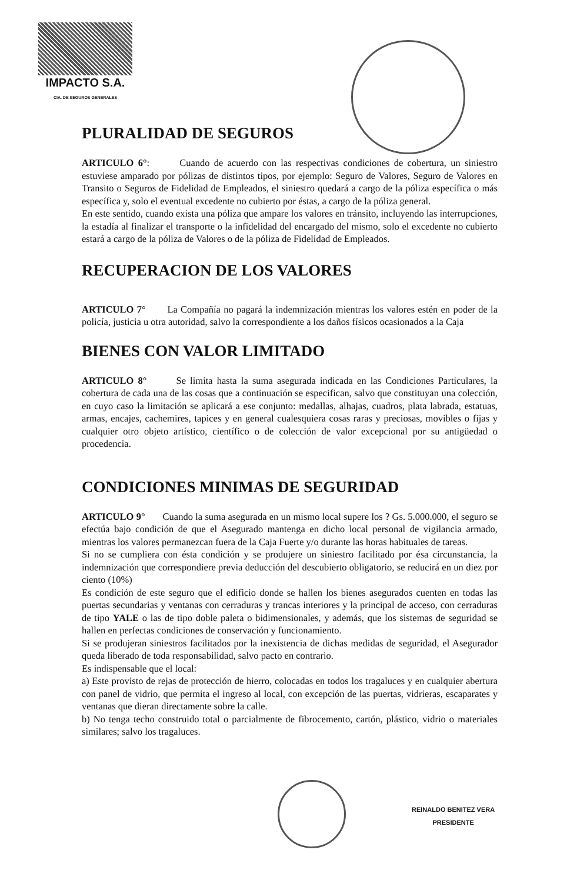IMPACTO S.A.
CIA. DE SEGUROS GENERALES
PLURALIDAD DE SEGUROS
ARTICULO 6°: Cuando de acuerdo con las respectivas condiciones de cobertura, un siniestro estuviese amparado por pólizas de distintos tipos, por ejemplo: Seguro de Valores, Seguro de Valores en Transito o Seguros de Fidelidad de Empleados, el siniestro quedará a cargo de la póliza específica o más específica y, solo el eventual excedente no cubierto por éstas, a cargo de la póliza general.
En este sentido, cuando exista una póliza que ampare los valores en tránsito, incluyendo las interrupciones, la estadía al finalizar el transporte o la infidelidad del encargado del mismo, solo el excedente no cubierto estará a cargo de la póliza de Valores o de la póliza de Fidelidad de Empleados.
RECUPERACION DE LOS VALORES
ARTICULO 7° La Compañía no pagará la indemnización mientras los valores estén en poder de la policía, justicia u otra autoridad, salvo la correspondiente a los daños físicos ocasionados a la Caja
BIENES CON VALOR LIMITADO
ARTICULO 8° Se limita hasta la suma asegurada indicada en las Condiciones Particulares, la cobertura de cada una de las cosas que a continuación se especifican, salvo que constituyan una colección, en cuyo caso la limitación se aplicará a ese conjunto: medallas, alhajas, cuadros, plata labrada, estatuas, armas, encajes, cachemires, tapices y en general cualesquiera cosas raras y preciosas, movibles o fijas y cualquier otro objeto artístico, científico o de colección de valor excepcional por su antigüedad o procedencia.
CONDICIONES MINIMAS DE SEGURIDAD
ARTICULO 9° Cuando la suma asegurada en un mismo local supere los ? Gs. 5.000.000, el seguro se efectúa bajo condición de que el Asegurado mantenga en dicho local personal de vigilancia armado, mientras los valores permanezcan fuera de la Caja Fuerte y/o durante las horas habituales de tareas.
Si no se cumpliera con ésta condición y se produjere un siniestro facilitado por ésa circunstancia, la indemnización que correspondiere previa deducción del descubierto obligatorio, se reducirá en un diez por ciento (10%)
Es condición de este seguro que el edificio donde se hallen los bienes asegurados cuenten en todas las puertas secundarias y ventanas con cerraduras y trancas interiores y la principal de acceso, con cerraduras de tipo YALE o las de tipo doble paleta o bidimensionales, y además, que los sistemas de seguridad se hallen en perfectas condiciones de conservación y funcionamiento.
Si se produjeran siniestros facilitados por la inexistencia de dichas medidas de seguridad, el Asegurador queda liberado de toda responsabilidad, salvo pacto en contrario.
Es indispensable que el local:
a) Este provisto de rejas de protección de hierro, colocadas en todos los tragaluces y en cualquier abertura con panel de vidrio, que permita el ingreso al local, con excepción de las puertas, vidrieras, escaparates y ventanas que dieran directamente sobre la calle.
b) No tenga techo construido total o parcialmente de fibrocemento, cartón, plástico, vidrio o materiales similares; salvo los tragaluces.
REINALDO BENITEZ VERA
PRESIDENTE